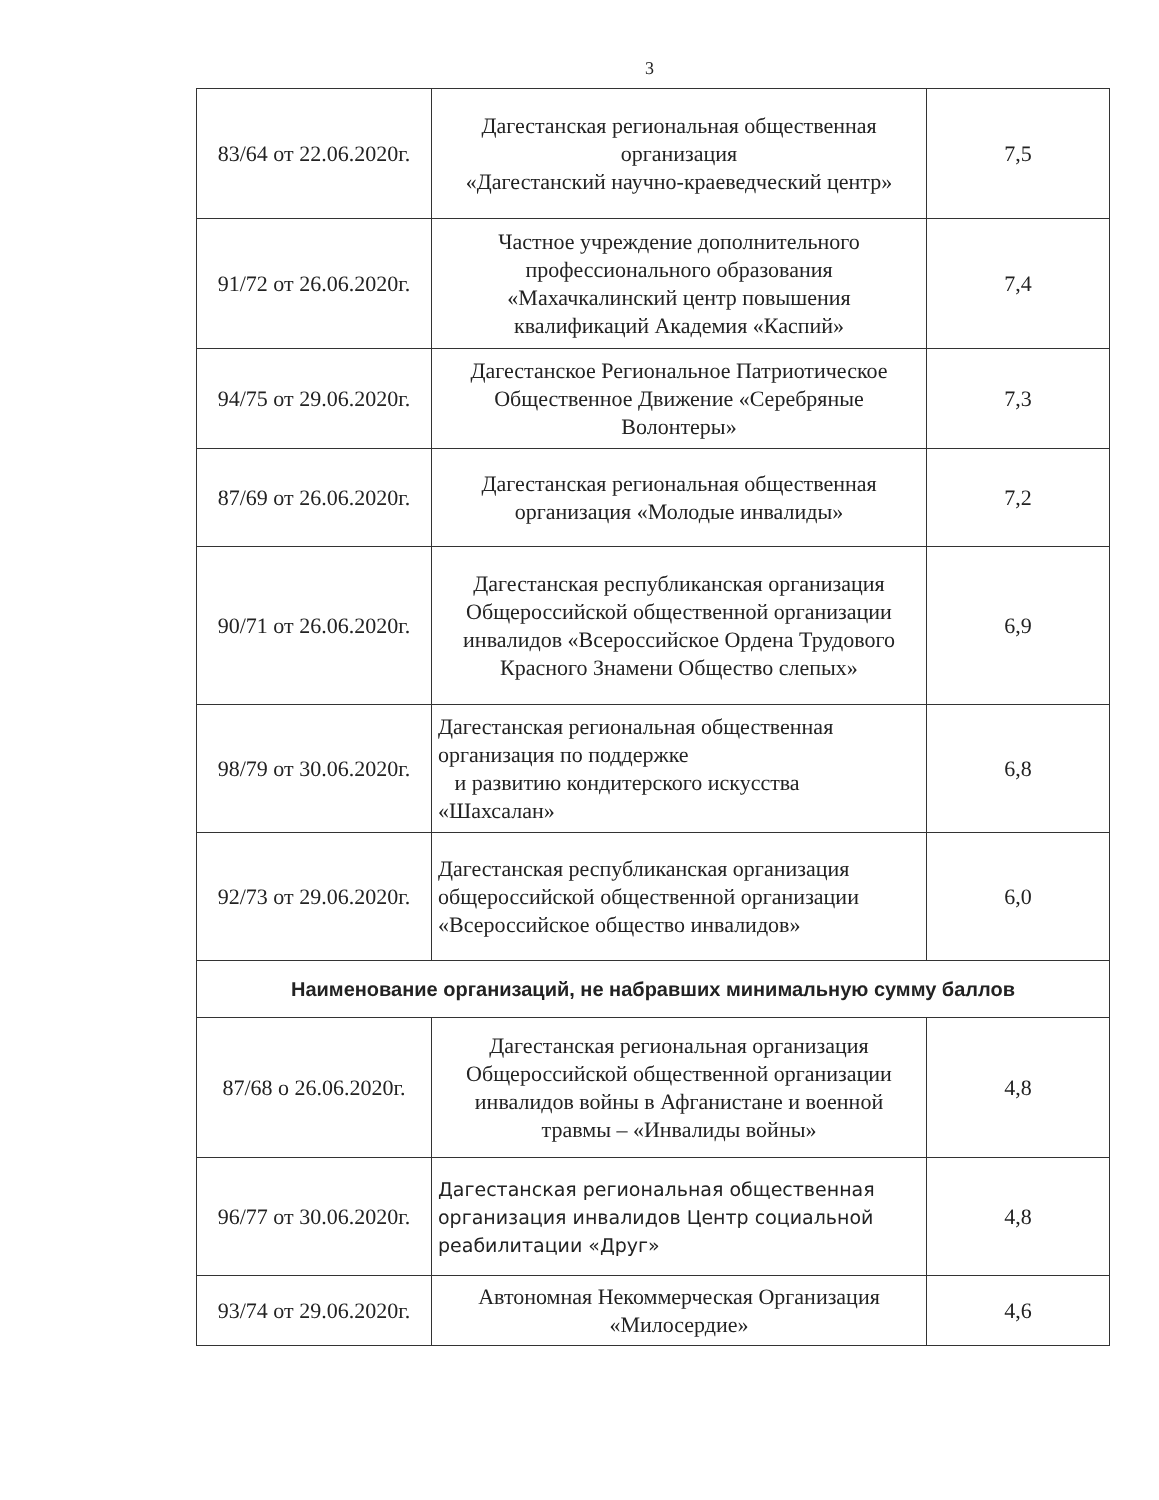3
| 83/64 от 22.06.2020г. | Дагестанская региональная общественная организация «Дагестанский научно-краеведческий центр» | 7,5 |
| 91/72 от 26.06.2020г. | Частное учреждение дополнительного профессионального образования «Махачкалинский центр повышения квалификаций Академия «Каспий» | 7,4 |
| 94/75 от 29.06.2020г. | Дагестанское Региональное Патриотическое Общественное Движение «Серебряные Волонтеры» | 7,3 |
| 87/69 от 26.06.2020г. | Дагестанская региональная общественная организация «Молодые инвалиды» | 7,2 |
| 90/71 от 26.06.2020г. | Дагестанская республиканская организация Общероссийской общественной организации инвалидов «Всероссийское Ордена Трудового Красного Знамени Общество слепых» | 6,9 |
| 98/79 от 30.06.2020г. | Дагестанская региональная общественная организация по поддержке и развитию кондитерского искусства «Шахсалан» | 6,8 |
| 92/73 от 29.06.2020г. | Дагестанская республиканская организация общероссийской общественной организации «Всероссийское общество инвалидов» | 6,0 |
| Наименование организаций, не набравших минимальную сумму баллов | | |
| 87/68 о 26.06.2020г. | Дагестанская региональная организация Общероссийской общественной организации инвалидов войны в Афганистане и военной травмы – «Инвалиды войны» | 4,8 |
| 96/77 от 30.06.2020г. | Дагестанская региональная общественная организация инвалидов Центр социальной реабилитации «Друг» | 4,8 |
| 93/74 от 29.06.2020г. | Автономная Некоммерческая Организация «Милосердие» | 4,6 |